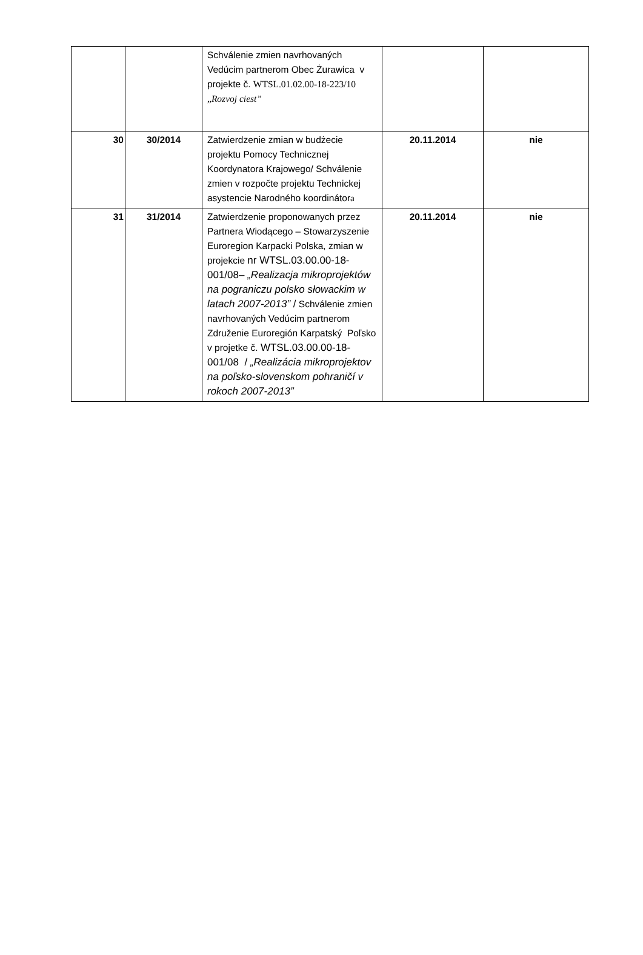| | | Schválenie zmien navrhovaných Vedúcim partnerom Obec Żurawica v projekte č. WTSL.01.02.00-18-223/10 „ Rozvoj ciest” | | |
| 30 | 30/2014 | Zatwierdzenie zmian w budżecie projektu Pomocy Technicznej Koordynatora Krajowego/ Schválenie zmien v rozpočte projektu Technickej asystencie Narodného koordinátor a | 20.11.2014 | nie |
| 31 | 31/2014 | Zatwierdzenie proponowanych przez Partnera Wiodącego – Stowarzyszenie Euroregion Karpacki Polska, zmian w projekcie nr WTSL.03.00.00-18-001/08– „Realizacja mikroprojektów na pograniczu polsko słowackim w latach 2007-2013” / Schválenie zmien navrhovaných Vedúcim partnerom Združenie Euroregión Karpatský Poľsko v projetke č. WTSL.03.00.00-18-001/08 / „Realizácia mikroprojektov na poľsko-slovenskom pohraničí v rokoch 2007-2013” | 20.11.2014 | nie |